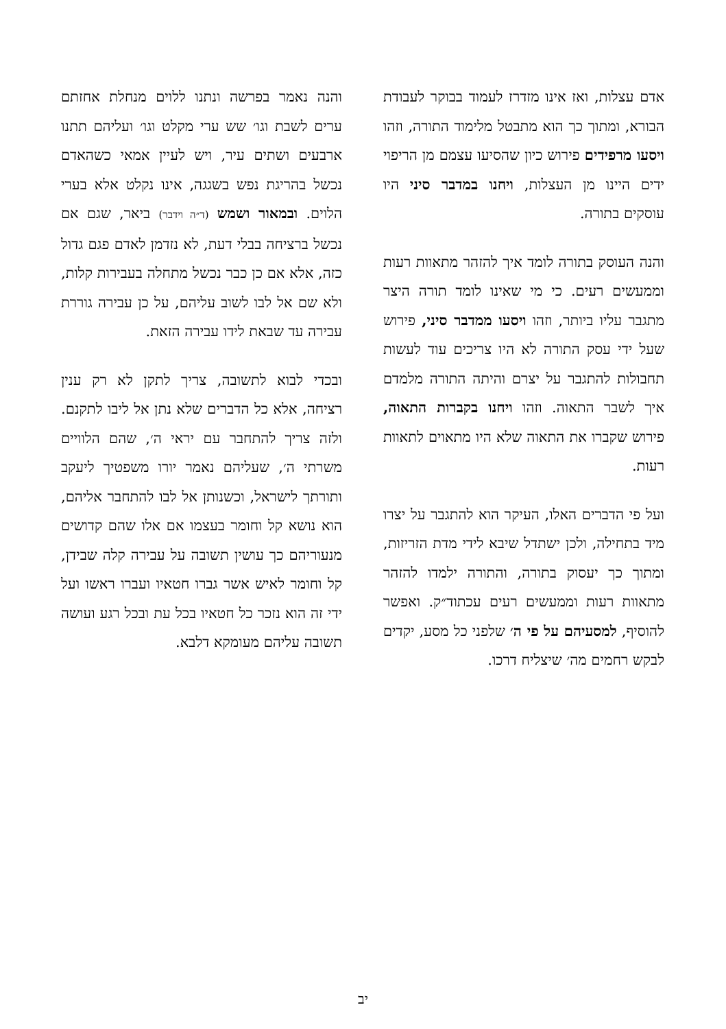אדם עצלות, ואז אינו מזדרז לעמוד בבוקר לעבודת הבורא, ומתוך כך הוא מתבטל מלימוד התורה, וזהו ויסעו מרפידים פירוש כיון שהסיעו עצמם מן הריפוי ידים היינו מן העצלות, ויחנו במדבר סיני היו עוסקים בתורה.
והנה העוסק בתורה לומד איך להזהר מתאוות רעות וממעשים רעים. כי מי שאינו לומד תורה היצר מתגבר עליו ביותר, וזהו ויסעו ממדבר סיני, פירוש שעל ידי עסק התורה לא היו צריכים עוד לעשות תחבולות להתגבר על יצרם והיתה התורה מלמדם איך לשבר התאוה. וזהו ויחנו בקברות התאוה, פירוש שקברו את התאוה שלא היו מתאוים לתאוות רעות.
ועל פי הדברים האלו, העיקר הוא להתגבר על יצרו מיד בתחילה, ולכן ישתדל שיבא לידי מדת הזריזות, ומתוך כך יעסוק בתורה, והתורה ילמדו להזהר מתאוות רעות וממעשים רעים עכתוד״ק. ואפשר להוסיף, למסעיהם על פי ה׳ שלפני כל מסע, יקדים לבקש רחמים מה׳ שיצליח דרכו.
והנה נאמר בפרשה ונתנו ללוים מנחלת אחזתם ערים לשבת וגו׳ שש ערי מקלט וגו׳ ועליהם תתנו ארבעים ושתים עיר, ויש לעיין אמאי כשהאדם נכשל בהריגת נפש בשגגה, אינו נקלט אלא בערי הלוים. ובמאור ושמש (ד״ה וידבר) ביאר, שגם אם נכשל ברציחה בבלי דעת, לא נזדמן לאדם פגם גדול כזה, אלא אם כן כבר נכשל מתחלה בעבירות קלות, ולא שם אל לבו לשוב עליהם, על כן עבירה גוררת עבירה עד שבאת לידו עבירה הזאת.
ובכדי לבוא לתשובה, צריך לתקן לא רק ענין רציחה, אלא כל הדברים שלא נתן אל ליבו לתקנם. ולזה צריך להתחבר עם יראי ה׳, שהם הלוויים משרתי ה׳, שעליהם נאמר יורו משפטיך ליעקב ותורתך לישראל, וכשנותן אל לבו להתחבר אליהם, הוא נושא קל וחומר בעצמו אם אלו שהם קדושים מנעוריהם כך עושין תשובה על עבירה קלה שבידן, קל וחומר לאיש אשר גברו חטאיו ועברו ראשו ועל ידי זה הוא נזכר כל חטאיו בכל עת ובכל רגע ועושה תשובה עליהם מעומקא דלבא.
יב